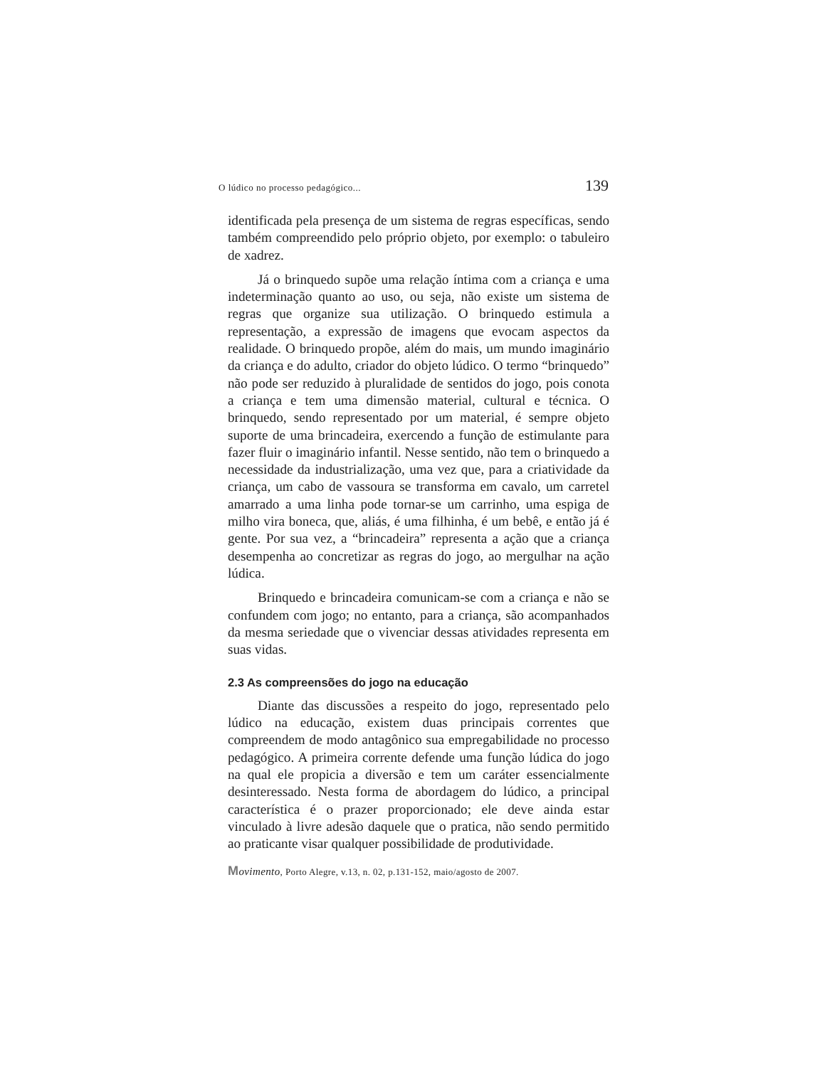O lúdico no processo pedagógico... 139
identificada pela presença de um sistema de regras específicas, sendo também compreendido pelo próprio objeto, por exemplo: o tabuleiro de xadrez.
Já o brinquedo supõe uma relação íntima com a criança e uma indeterminação quanto ao uso, ou seja, não existe um sistema de regras que organize sua utilização. O brinquedo estimula a representação, a expressão de imagens que evocam aspectos da realidade. O brinquedo propõe, além do mais, um mundo imaginário da criança e do adulto, criador do objeto lúdico. O termo “brinquedo” não pode ser reduzido à pluralidade de sentidos do jogo, pois conota a criança e tem uma dimensão material, cultural e técnica. O brinquedo, sendo representado por um material, é sempre objeto suporte de uma brincadeira, exercendo a função de estimulante para fazer fluir o imaginário infantil. Nesse sentido, não tem o brinquedo a necessidade da industrialização, uma vez que, para a criatividade da criança, um cabo de vassoura se transforma em cavalo, um carretel amarrado a uma linha pode tornar-se um carrinho, uma espiga de milho vira boneca, que, aliás, é uma filhinha, é um bebê, e então já é gente. Por sua vez, a “brincadeira” representa a ação que a criança desempenha ao concretizar as regras do jogo, ao mergulhar na ação lúdica.
Brinquedo e brincadeira comunicam-se com a criança e não se confundem com jogo; no entanto, para a criança, são acompanhados da mesma seriedade que o vivenciar dessas atividades representa em suas vidas.
2.3 As compreensões do jogo na educação
Diante das discussões a respeito do jogo, representado pelo lúdico na educação, existem duas principais correntes que compreendem de modo antagônico sua empregabilidade no processo pedagógico. A primeira corrente defende uma função lúdica do jogo na qual ele propicia a diversão e tem um caráter essencialmente desinteressado. Nesta forma de abordagem do lúdico, a principal característica é o prazer proporcionado; ele deve ainda estar vinculado à livre adesão daquele que o pratica, não sendo permitido ao praticante visar qualquer possibilidade de produtividade.
Movimento, Porto Alegre, v.13, n. 02, p.131-152, maio/agosto de 2007.